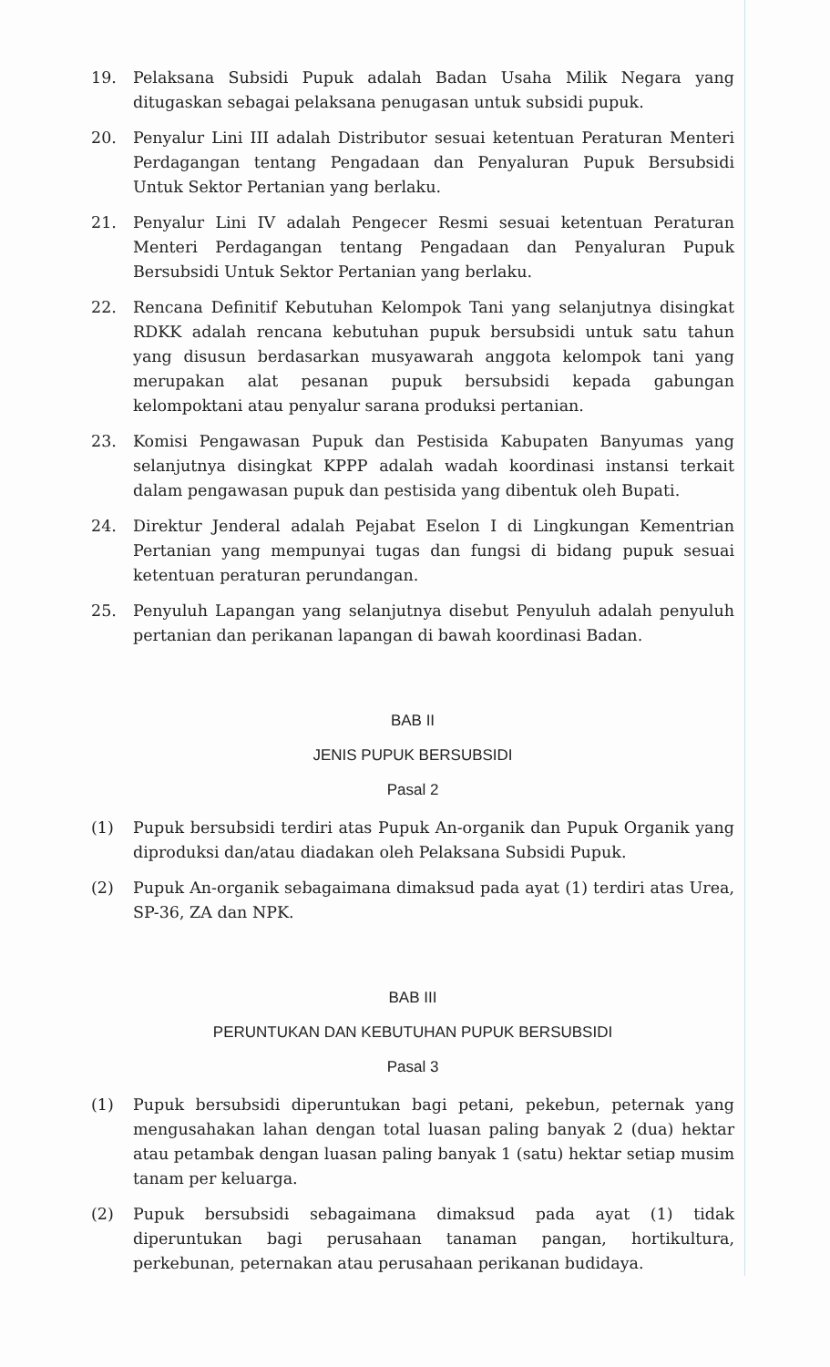19. Pelaksana Subsidi Pupuk adalah Badan Usaha Milik Negara yang ditugaskan sebagai pelaksana penugasan untuk subsidi pupuk.
20. Penyalur Lini III adalah Distributor sesuai ketentuan Peraturan Menteri Perdagangan tentang Pengadaan dan Penyaluran Pupuk Bersubsidi Untuk Sektor Pertanian yang berlaku.
21. Penyalur Lini IV adalah Pengecer Resmi sesuai ketentuan Peraturan Menteri Perdagangan tentang Pengadaan dan Penyaluran Pupuk Bersubsidi Untuk Sektor Pertanian yang berlaku.
22. Rencana Definitif Kebutuhan Kelompok Tani yang selanjutnya disingkat RDKK adalah rencana kebutuhan pupuk bersubsidi untuk satu tahun yang disusun berdasarkan musyawarah anggota kelompok tani yang merupakan alat pesanan pupuk bersubsidi kepada gabungan kelompoktani atau penyalur sarana produksi pertanian.
23. Komisi Pengawasan Pupuk dan Pestisida Kabupaten Banyumas yang selanjutnya disingkat KPPP adalah wadah koordinasi instansi terkait dalam pengawasan pupuk dan pestisida yang dibentuk oleh Bupati.
24. Direktur Jenderal adalah Pejabat Eselon I di Lingkungan Kementrian Pertanian yang mempunyai tugas dan fungsi di bidang pupuk sesuai ketentuan peraturan perundangan.
25. Penyuluh Lapangan yang selanjutnya disebut Penyuluh adalah penyuluh pertanian dan perikanan lapangan di bawah koordinasi Badan.
BAB II
JENIS PUPUK BERSUBSIDI
Pasal 2
(1) Pupuk bersubsidi terdiri atas Pupuk An-organik dan Pupuk Organik yang diproduksi dan/atau diadakan oleh Pelaksana Subsidi Pupuk.
(2) Pupuk An-organik sebagaimana dimaksud pada ayat (1) terdiri atas Urea, SP-36, ZA dan NPK.
BAB III
PERUNTUKAN DAN KEBUTUHAN PUPUK BERSUBSIDI
Pasal 3
(1) Pupuk bersubsidi diperuntukan bagi petani, pekebun, peternak yang mengusahakan lahan dengan total luasan paling banyak 2 (dua) hektar atau petambak dengan luasan paling banyak 1 (satu) hektar setiap musim tanam per keluarga.
(2) Pupuk bersubsidi sebagaimana dimaksud pada ayat (1) tidak diperuntukan bagi perusahaan tanaman pangan, hortikultura, perkebunan, peternakan atau perusahaan perikanan budidaya.